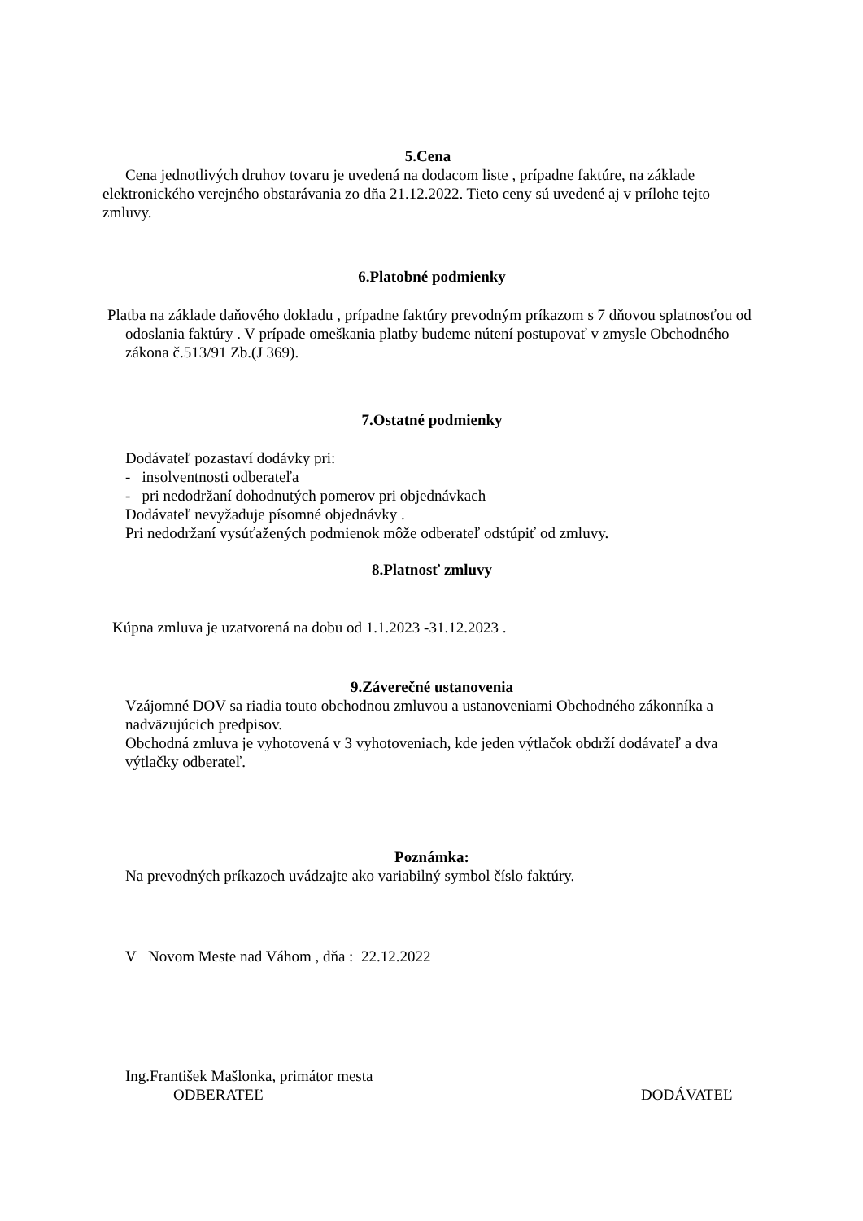5.Cena
Cena jednotlivých druhov tovaru je uvedená na dodacom liste , prípadne faktúre, na základe elektronického verejného obstarávania zo dňa 21.12.2022. Tieto ceny sú uvedené aj v prílohe tejto zmluvy.
6.Platobné podmienky
Platba na základe daňového dokladu , prípadne faktúry prevodným príkazom s 7 dňovou splatnosťou od odoslania faktúry . V prípade omeškania platby budeme nútení postupovať v zmysle Obchodného zákona č.513/91 Zb.(J 369).
7.Ostatné podmienky
Dodávateľ pozastaví dodávky pri:
- insolventnosti odberateľa
- pri nedodržaní dohodnutých pomerov pri objednávkach
Dodávateľ nevyžaduje písomné objednávky .
Pri nedodržaní vysúťažených podmienok môže odberateľ odstúpiť od zmluvy.
8.Platnosť zmluvy
Kúpna zmluva je uzatvorená na dobu od 1.1.2023 -31.12.2023 .
9.Záverečné ustanovenia
Vzájomné DOV sa riadia touto obchodnou zmluvou a ustanoveniami Obchodného zákonníka a nadväzujúcich predpisov.
Obchodná zmluva je vyhotovená v 3 vyhotoveniach, kde jeden výtlačok obdrží dodávateľ a dva výtlačky odberateľ.
Poznámka:
Na prevodných príkazoch uvádzajte ako variabilný symbol číslo faktúry.
V Novom Meste nad Váhom , dňa : 22.12.2022
Ing.František Mašlonka, primátor mesta
ODBERATEĽ DODÁVATEĽ